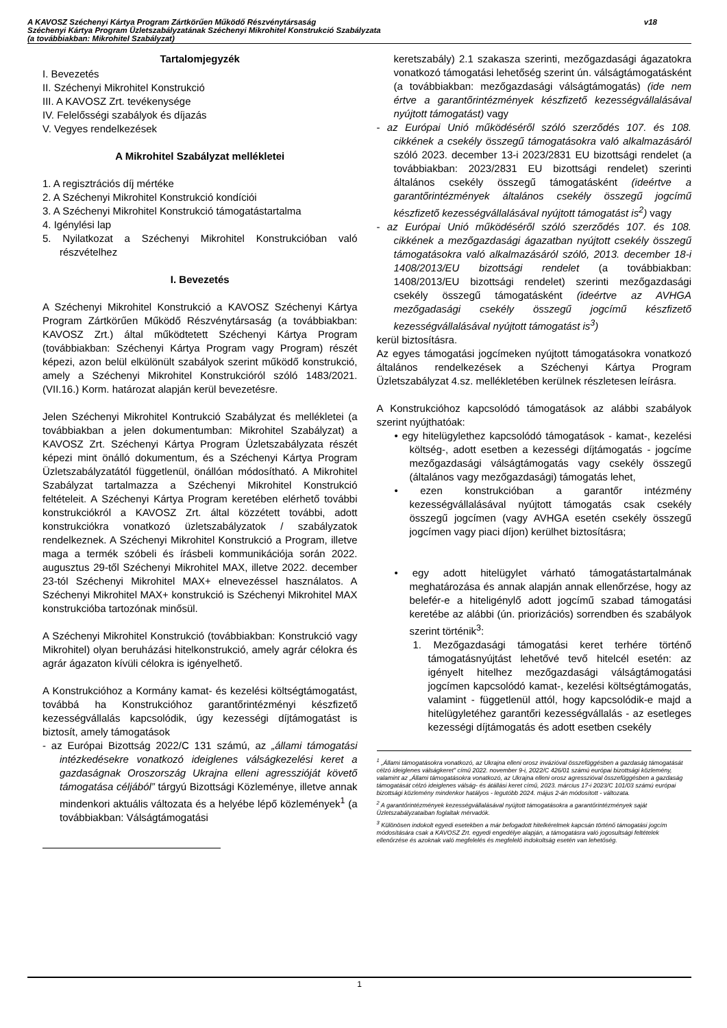A KAVOSZ Széchenyi Kártya Program Zártkörűen Működő Részvénytársaság
Széchenyi Kártya Program Üzletszabályzatának Széchenyi Mikrohitel Konstrukció Szabályzata
(a továbbiakban: Mikrohitel Szabályzat)
v18
Tartalomjegyzék
I. Bevezetés
II. Széchenyi Mikrohitel Konstrukció
III. A KAVOSZ Zrt. tevékenysége
IV. Felelősségi szabályok és díjazás
V. Vegyes rendelkezések
A Mikrohitel Szabályzat mellékletei
1. A regisztrációs díj mértéke
2. A Széchenyi Mikrohitel Konstrukció kondíciói
3. A Széchenyi Mikrohitel Konstrukció támogatástartalma
4. Igénylési lap
5. Nyilatkozat a Széchenyi Mikrohitel Konstrukcióban való részvételhez
I. Bevezetés
A Széchenyi Mikrohitel Konstrukció a KAVOSZ Széchenyi Kártya Program Zártkörűen Működő Részvénytársaság (a továbbiakban: KAVOSZ Zrt.) által működtetett Széchenyi Kártya Program (továbbiakban: Széchenyi Kártya Program vagy Program) részét képezi, azon belül elkülönült szabályok szerint működő konstrukció, amely a Széchenyi Mikrohitel Konstrukcióról szóló 1483/2021. (VII.16.) Korm. határozat alapján kerül bevezetésre.
Jelen Széchenyi Mikrohitel Kontrukció Szabályzat és mellékletei (a továbbiakban a jelen dokumentumban: Mikrohitel Szabályzat) a KAVOSZ Zrt. Széchenyi Kártya Program Üzletszabályzata részét képezi mint önálló dokumentum, és a Széchenyi Kártya Program Üzletszabályzatától függetlenül, önállóan módosítható. A Mikrohitel Szabályzat tartalmazza a Széchenyi Mikrohitel Konstrukció feltételeit. A Széchenyi Kártya Program keretében elérhető további konstrukciókról a KAVOSZ Zrt. által közzétett további, adott konstrukciókra vonatkozó üzletszabályzatok / szabályzatok rendelkeznek. A Széchenyi Mikrohitel Konstrukció a Program, illetve maga a termék szóbeli és írásbeli kommunikációja során 2022. augusztus 29-től Széchenyi Mikrohitel MAX, illetve 2022. december 23-tól Széchenyi Mikrohitel MAX+ elnevezéssel használatos. A Széchenyi Mikrohitel MAX+ konstrukció is Széchenyi Mikrohitel MAX konstrukcióba tartozónak minősül.
A Széchenyi Mikrohitel Konstrukció (továbbiakban: Konstrukció vagy Mikrohitel) olyan beruházási hitelkonstrukció, amely agrár célokra és agrár ágazaton kívüli célokra is igényelhető.
A Konstrukcióhoz a Kormány kamat- és kezelési költségtámogatást, továbbá ha Konstrukcióhoz garantőrintézményi készfizető kezességvállalás kapcsolódik, úgy kezességi díjtámogatást is biztosít, amely támogatások
- az Európai Bizottság 2022/C 131 számú, az „állami támogatási intézkedésekre vonatkozó ideiglenes válságkezelési keret a gazdaságnak Oroszország Ukrajna elleni agresszióját követő támogatása céljából” tárgyú Bizottsági Közleménye, illetve annak mindenkori aktuális változata és a helyébe lépő közlemények<sup>1</sup> (a továbbiakban: Válságtámogatási
keretszabály) 2.1 szakasza szerinti, mezőgazdasági ágazatokra vonatkozó támogatási lehetőség szerint ún. válságtámogatásként (a továbbiakban: mezőgazdasági válságtámogatás) (ide nem értve a garantőrintézmények készfizető kezességvállalásával nyújtott támogatást) vagy
- az Európai Unió működéséről szóló szerződés 107. és 108. cikkének a csekély összegű támogatásokra való alkalmazásáról szóló 2023. december 13-i 2023/2831 EU bizottsági rendelet (a továbbiakban: 2023/2831 EU bizottsági rendelet) szerinti általános csekély összegű támogatásként (ideértve a garantőrintézmények általános csekély összegű jogcímű készfizető kezességvállalásával nyújtott támogatást is<sup>2</sup>) vagy
- az Európai Unió működéséről szóló szerződés 107. és 108. cikkének a mezőgazdasági ágazatban nyújtott csekély összegű támogatásokra való alkalmazásáról szóló, 2013. december 18-i 1408/2013/EU bizottsági rendelet (a továbbiakban: 1408/2013/EU bizottsági rendelet) szerinti mezőgazdasági csekély összegű támogatásként (ideértve az AVHGA mezőgadasági csekély összegű jogcímű készfizető kezességvállalásával nyújtott támogatást is<sup>3</sup>)
kerül biztosításra.
Az egyes támogatási jogcímeken nyújtott támogatásokra vonatkozó általános rendelkezések a Széchenyi Kártya Program Üzletszabályzat 4.sz. mellékletében kerülnek részletesen leírásra.
A Konstrukcióhoz kapcsolódó támogatások az alábbi szabályok szerint nyújthatóak:
• egy hitelügylethez kapcsolódó támogatások - kamat-, kezelési költség-, adott esetben a kezességi díjtámogatás - jogcíme mezőgazdasági válságtámogatás vagy csekély összegű (általános vagy mezőgazdasági) támogatás lehet,
• ezen konstrukcióban a garantőr intézmény kezességvállalásával nyújtott támogatás csak csekély összegű jogcímen (vagy AVHGA esetén csekély összegű jogcímen vagy piaci díjon) kerülhet biztosításra;
• egy adott hitelügylet várható támogatástartalmának meghatározása és annak alapján annak ellenőrzése, hogy az belefér-e a hiteligénylő adott jogcímű szabad támogatási keretébe az alábbi (ún. priorizációs) sorrendben és szabályok szerint történik<sup>3</sup>:
1. Mezőgazdasági támogatási keret terhére történő támogatásnyújtást lehetővé tevő hitelcél esetén: az igényelt hitelhez mezőgazdasági válságtámogatási jogcímen kapcsolódó kamat-, kezelési költségtámogatás, valamint - függetlenül attól, hogy kapcsolódik-e majd a hitelügyletéhez garantőri kezességvállalás - az esetleges kezességi díjtámogatás és adott esetben csekély
<sup>1</sup> „Állami támogatásokra vonatkozó, az Ukrajna elleni orosz invázióval összefüggésben a gazdaság támogatását célzó ideiglenes válságkeret” című 2022. november 9-i, 2022/C 426/01 számú európai bizottsági közlemény, valamint az „Állami támogatásokra vonatkozó, az Ukrajna elleni orosz agresszióval összefüggésben a gazdaság támogatását célzó ideiglenes válság- és átállási keret című, 2023. március 17-i 2023/C 101/03 számú európai bizottsági közlemény mindenkor hatályos - legutóbb 2024. május 2-án módosított - változata.
<sup>2</sup> A garantőrintézmények kezességvállalásával nyújtott támogatásokra a garantőrintézmények saját Üzletszabályzataiban foglaltak mérvadók.
<sup>3</sup> Különösen indokolt egyedi esetekben a már befogadott hitelkérelmek kapcsán történő támogatási jogcím módosítására csak a KAVOSZ Zrt. egyedi engedélye alapján, a támogatásra való jogosultsági feltételek ellenőrzése és azoknak való megfelelés és megfelelő indokoltság esetén van lehetőség.
1